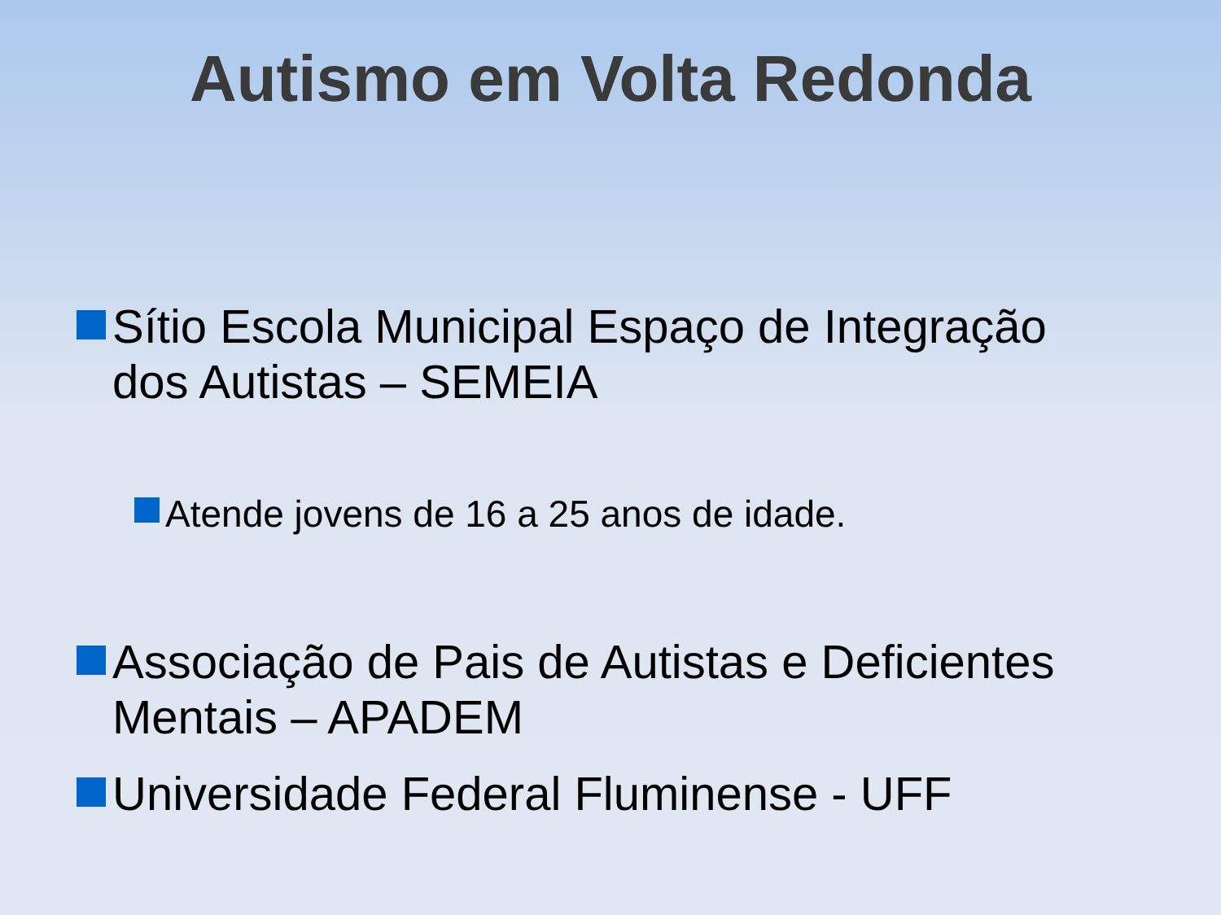Autismo em Volta Redonda
Sítio Escola Municipal Espaço de Integração dos Autistas – SEMEIA
Atende jovens de 16 a 25 anos de idade.
Associação de Pais de Autistas e Deficientes Mentais – APADEM
Universidade Federal Fluminense - UFF